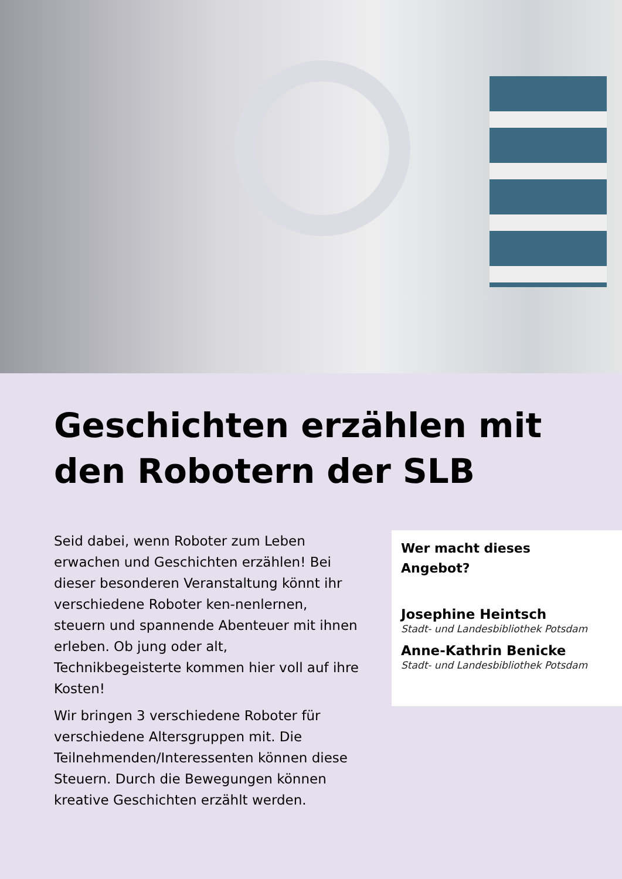Geschichten erzählen mit
den Robotern der SLB
Seid dabei, wenn Roboter zum Leben erwachen und Geschichten erzählen! Bei dieser besonderen Veranstaltung könnt ihr verschiedene Roboter ken-nenlernen, steuern und spannende Abenteuer mit ihnen erleben. Ob jung oder alt, Technikbegeisterte kommen hier voll auf ihre Kosten!
Wir bringen 3 verschiedene Roboter für verschiedene Altersgruppen mit. Die Teilnehmenden/Interessenten können diese Steuern. Durch die Bewegungen können kreative Geschichten erzählt werden.
Wer macht dieses
Angebot?
Josephine Heintsch
Stadt- und Landesbibliothek Potsdam
Anne-Kathrin Benicke
Stadt- und Landesbibliothek Potsdam